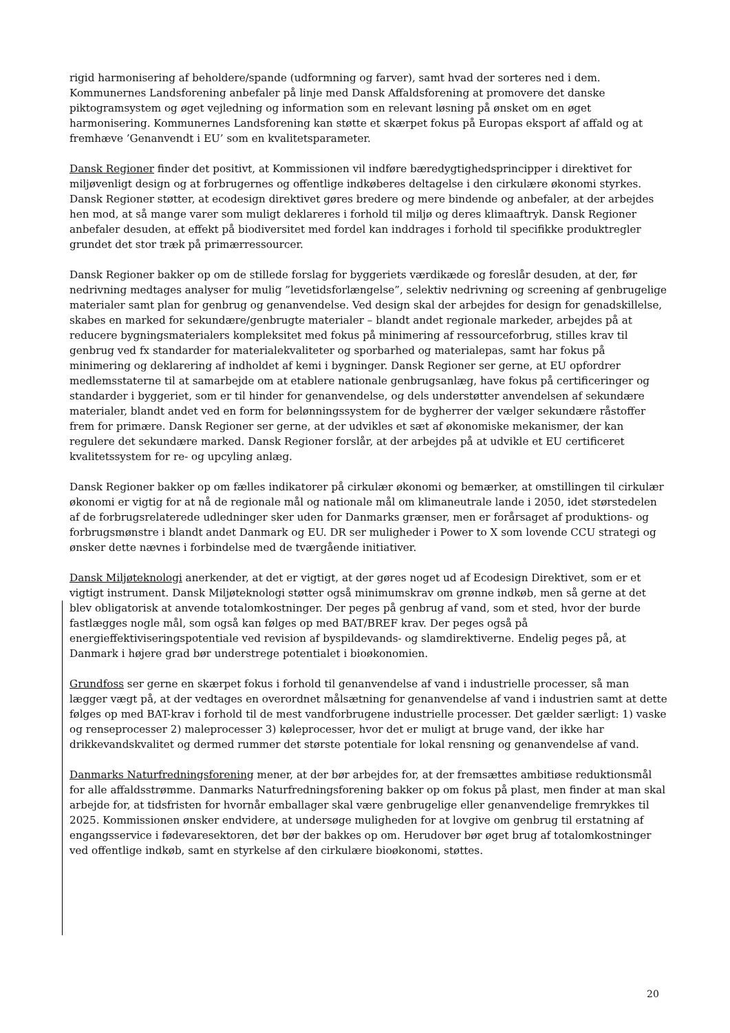rigid harmonisering af beholdere/spande (udformning og farver), samt hvad der sorteres ned i dem. Kommunernes Landsforening anbefaler på linje med Dansk Affaldsforening at promovere det danske piktogramsystem og øget vejledning og information som en relevant løsning på ønsket om en øget harmonisering. Kommunernes Landsforening kan støtte et skærpet fokus på Europas eksport af affald og at fremhæve ’Genanvendt i EU’ som en kvalitetsparameter.
Dansk Regioner finder det positivt, at Kommissionen vil indføre bæredygtighedsprincipper i direktivet for miljøvenligt design og at forbrugernes og offentlige indkøberes deltagelse i den cirkulære økonomi styrkes. Dansk Regioner støtter, at ecodesign direktivet gøres bredere og mere bindende og anbefaler, at der arbejdes hen mod, at så mange varer som muligt deklareres i forhold til miljø og deres klimaaftryk. Dansk Regioner anbefaler desuden, at effekt på biodiversitet med fordel kan inddrages i forhold til specifikke produktregler grundet det stor træk på primærressourcer.
Dansk Regioner bakker op om de stillede forslag for byggeriets værdikæde og foreslår desuden, at der, før nedrivning medtages analyser for mulig ”levetidsforlængelse”, selektiv nedrivning og screening af genbrugelige materialer samt plan for genbrug og genanvendelse. Ved design skal der arbejdes for design for genadskillelse, skabes en marked for sekundære/genbrugte materialer – blandt andet regionale markeder, arbejdes på at reducere bygningsmaterialers kompleksitet med fokus på minimering af ressourceforbrug, stilles krav til genbrug ved fx standarder for materialekvaliteter og sporbarhed og materialepas, samt har fokus på minimering og deklarering af indholdet af kemi i bygninger. Dansk Regioner ser gerne, at EU opfordrer medlemsstaterne til at samarbejde om at etablere nationale genbrugsanlæg, have fokus på certificeringer og standarder i byggeriet, som er til hinder for genanvendelse, og dels understøtter anvendelsen af sekundære materialer, blandt andet ved en form for belønningssystem for de bygherrer der vælger sekundære råstoffer frem for primære. Dansk Regioner ser gerne, at der udvikles et sæt af økonomiske mekanismer, der kan regulere det sekundære marked. Dansk Regioner forslår, at der arbejdes på at udvikle et EU certificeret kvalitetssystem for re- og upcyling anlæg.
Dansk Regioner bakker op om fælles indikatorer på cirkulær økonomi og bemærker, at omstillingen til cirkulær økonomi er vigtig for at nå de regionale mål og nationale mål om klimaneutrale lande i 2050, idet størstedelen af de forbrugsrelaterede udledninger sker uden for Danmarks grænser, men er forårsaget af produktions- og forbrugsmønstre i blandt andet Danmark og EU. DR ser muligheder i Power to X som lovende CCU strategi og ønsker dette nævnes i forbindelse med de tværgående initiativer.
Dansk Miljøteknologi anerkender, at det er vigtigt, at der gøres noget ud af Ecodesign Direktivet, som er et vigtigt instrument. Dansk Miljøteknologi støtter også minimumskrav om grønne indkøb, men så gerne at det blev obligatorisk at anvende totalomkostninger. Der peges på genbrug af vand, som et sted, hvor der burde fastlægges nogle mål, som også kan følges op med BAT/BREF krav. Der peges også på energieffektiviseringspotentiale ved revision af byspildevands- og slamdirektiverne. Endelig peges på, at Danmark i højere grad bør understrege potentialet i bioøkonomien.
Grundfoss ser gerne en skærpet fokus i forhold til genanvendelse af vand i industrielle processer, så man lægger vægt på, at der vedtages en overordnet målsætning for genanvendelse af vand i industrien samt at dette følges op med BAT-krav i forhold til de mest vandforbrugene industrielle processer. Det gælder særligt: 1) vaske og renseprocesser 2) maleprocesser 3) køleprocesser, hvor det er muligt at bruge vand, der ikke har drikkevandskvalitet og dermed rummer det største potentiale for lokal rensning og genanvendelse af vand.
Danmarks Naturfredningsforening mener, at der bør arbejdes for, at der fremsættes ambitiøse reduktionsmål for alle affaldsstrømme. Danmarks Naturfredningsforening bakker op om fokus på plast, men finder at man skal arbejde for, at tidsfristen for hvornår emballager skal være genbrugelige eller genanvendelige fremrykkes til 2025. Kommissionen ønsker endvidere, at undersøge muligheden for at lovgive om genbrug til erstatning af engangsservice i fødevaresektoren, det bør der bakkes op om. Herudover bør øget brug af totalomkostninger ved offentlige indkøb, samt en styrkelse af den cirkulære bioøkonomi, støttes.
20